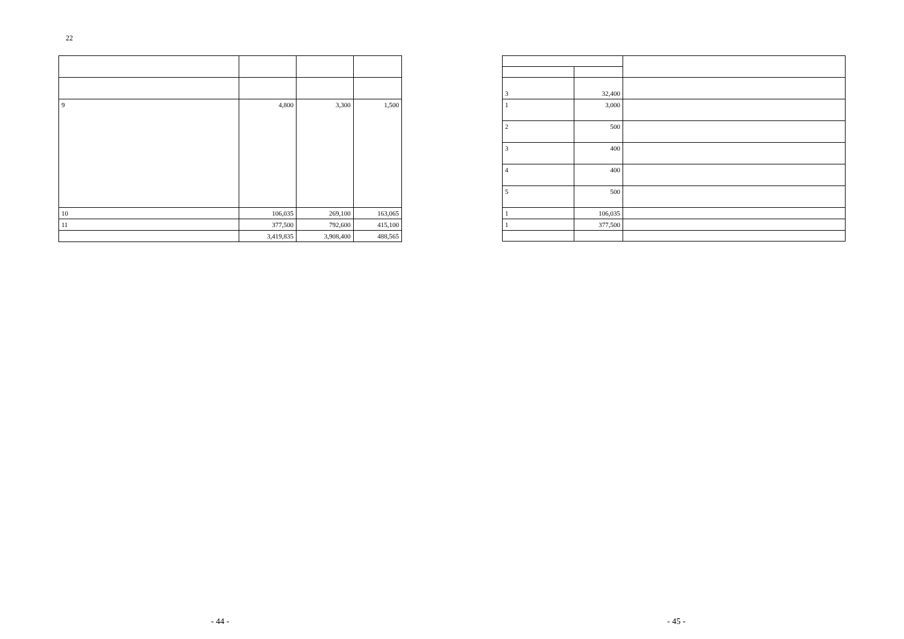22
| 9 | 4,800 | 3,300 | 1,500 |
| 10 | 106,035 | 269,100 | 163,065 |
| 11 | 377,500 | 792,600 | 415,100 |
| | 3,419,835 | 3,908,400 | 488,565 |
| 3 | 32,400 | |
| 1 | 3,000 | |
| 2 | 500 | |
| 3 | 400 | |
| 4 | 400 | |
| 5 | 500 | |
| 1 | 106,035 | |
| 1 | 377,500 | |
- 44 - - 45 -